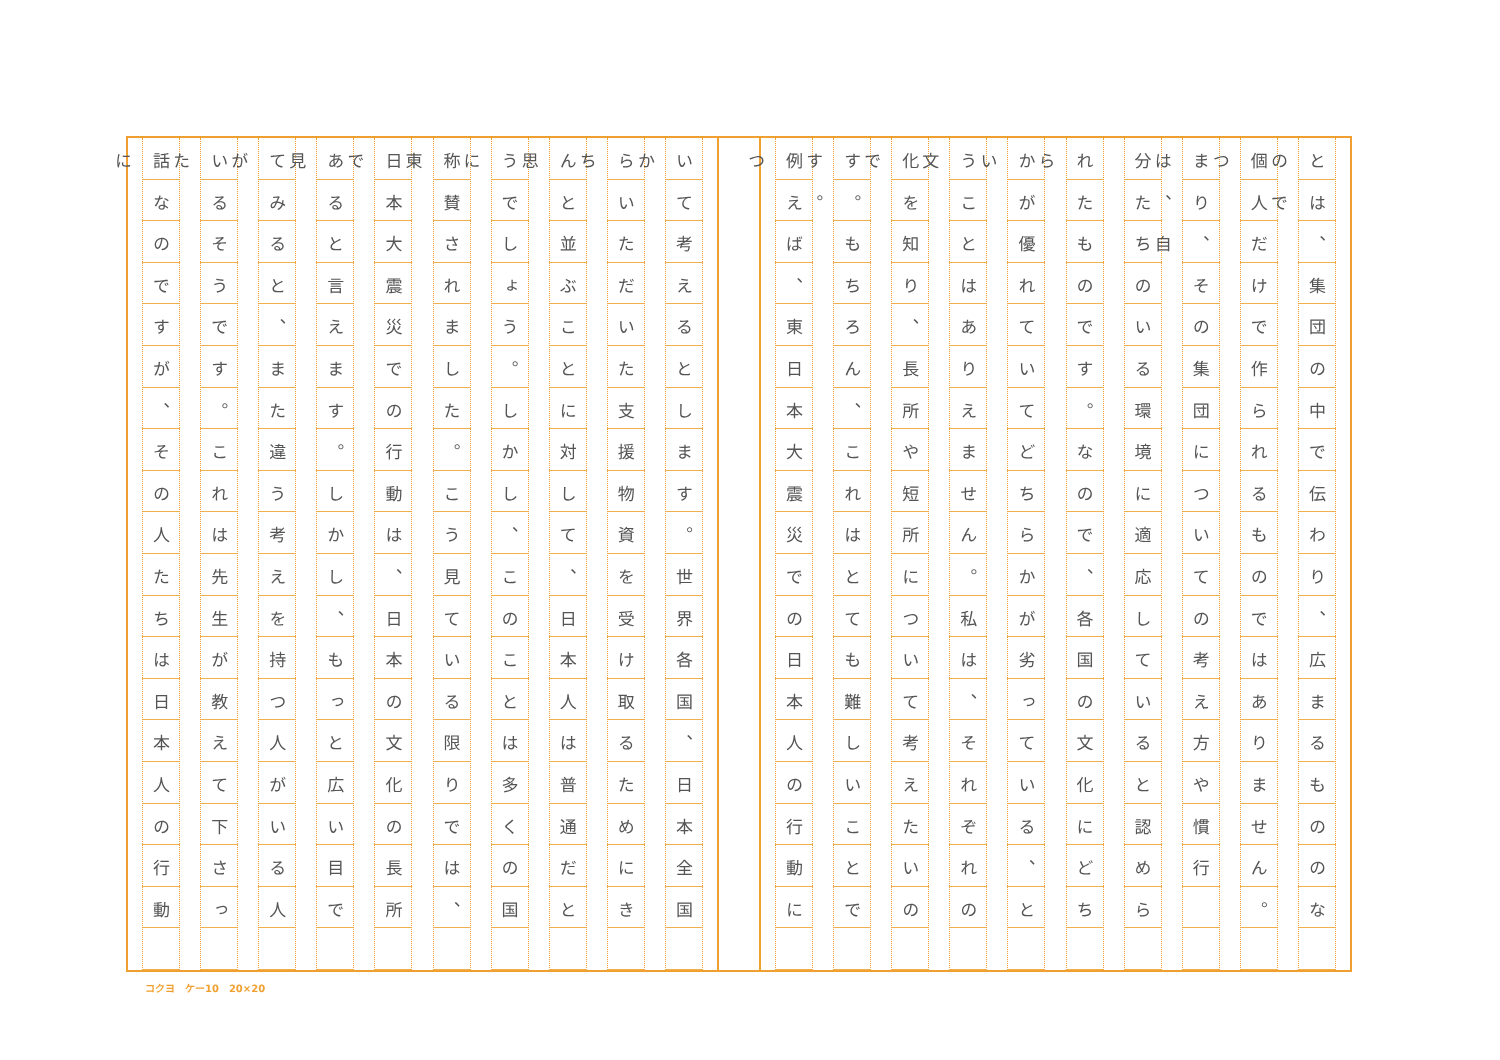とは、集団の中で伝わり、広まるもののなので
個人だけで作られるものではありません。つ
まり、その集団についての考え方や慣行は、自
分たちのいる環境に適応していると認めら
れたものです。なので、各国の文化にどちら
かが優れていてどちらかが劣っている、とい
うことはありえません。私は、それぞれの文
化を知り、長所や短所について考えたいので
す。もちろん、これはとても難しいことです。
例えば、東日本大震災での日本人の行動につ
いて考えるとします。世界各国、日本全国か
らいただいた支援物資を受け取るためにきち
んと並ぶことに対して、日本人は普通だと思
うでしょう。しかし、このことは多くの国に
称賛されました。こう見ている限りでは、東
日本大震災での行動は、日本の文化の長所で
あると言えます。しかし、もっと広い目で見
てみると、また違う考えを持つ人がいる人が
いるそうです。これは先生が教えて下さった
話なのですが、その人たちは日本人の行動に
コクヨ　ケー10　20×20